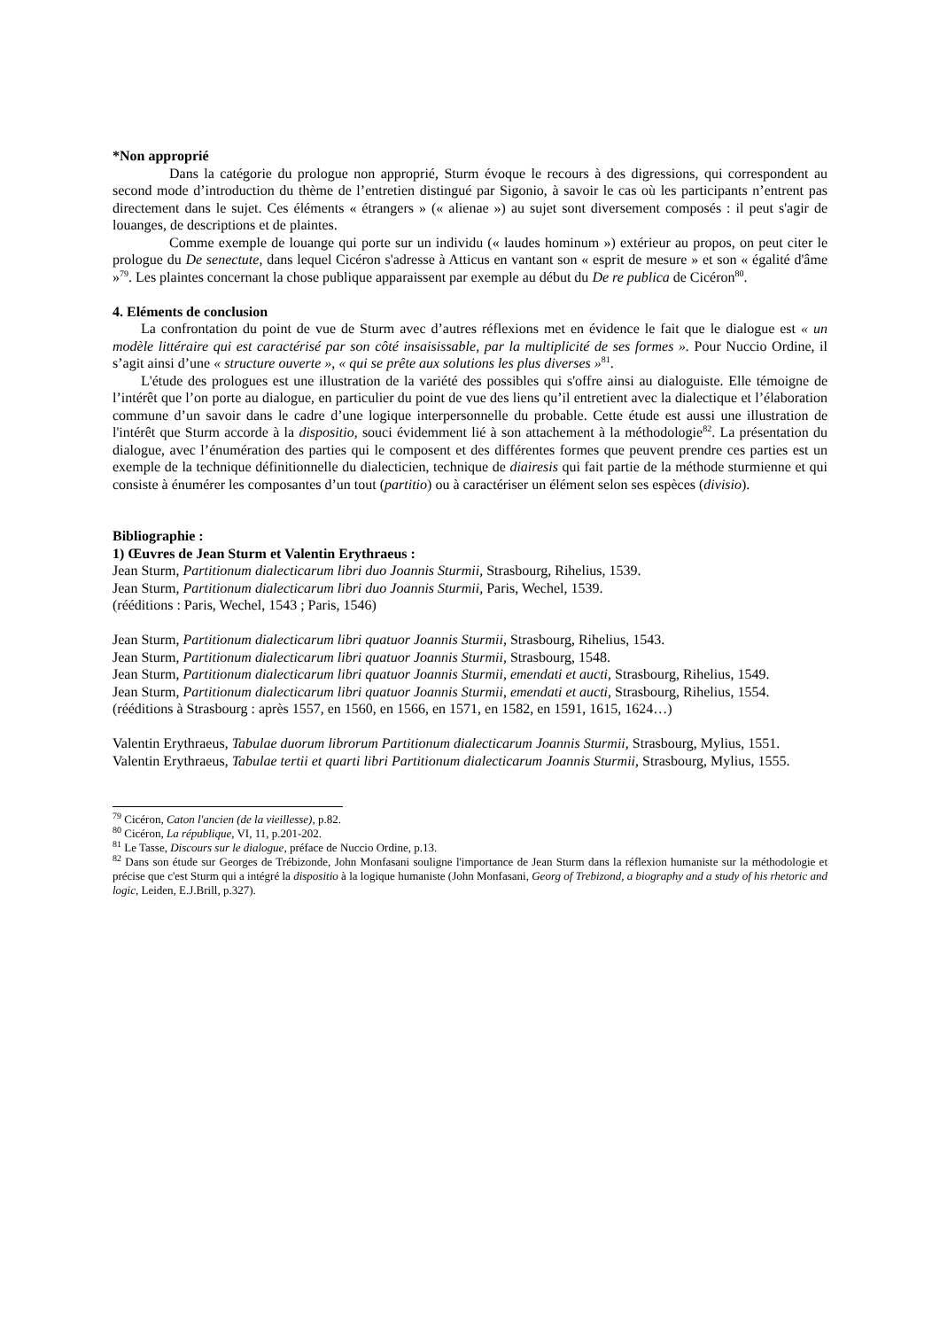*Non approprié
Dans la catégorie du prologue non approprié, Sturm évoque le recours à des digressions, qui correspondent au second mode d’introduction du thème de l’entretien distingué par Sigonio, à savoir le cas où les participants n’entrent pas directement dans le sujet. Ces éléments « étrangers » (« alienae ») au sujet sont diversement composés : il peut s'agir de louanges, de descriptions et de plaintes.
Comme exemple de louange qui porte sur un individu (« laudes hominum ») extérieur au propos, on peut citer le prologue du De senectute, dans lequel Cicéron s'adresse à Atticus en vantant son « esprit de mesure » et son « égalité d'âme »<sup>79</sup>. Les plaintes concernant la chose publique apparaissent par exemple au début du De re publica de Cicéron<sup>80</sup>.
4. Eléments de conclusion
La confrontation du point de vue de Sturm avec d’autres réflexions met en évidence le fait que le dialogue est « un modèle littéraire qui est caractérisé par son côté insaisissable, par la multiplicité de ses formes ». Pour Nuccio Ordine, il s’agit ainsi d’une « structure ouverte », « qui se prête aux solutions les plus diverses »<sup>81</sup>.
L'étude des prologues est une illustration de la variété des possibles qui s'offre ainsi au dialoguiste. Elle témoigne de l’intérêt que l’on porte au dialogue, en particulier du point de vue des liens qu’il entretient avec la dialectique et l’élaboration commune d’un savoir dans le cadre d’une logique interpersonnelle du probable. Cette étude est aussi une illustration de l'intérêt que Sturm accorde à la dispositio, souci évidemment lié à son attachement à la méthodologie<sup>82</sup>. La présentation du dialogue, avec l’énumération des parties qui le composent et des différentes formes que peuvent prendre ces parties est un exemple de la technique définitionnelle du dialecticien, technique de diairesis qui fait partie de la méthode sturmienne et qui consiste à énumérer les composantes d’un tout (partitio) ou à caractériser un élément selon ses espèces (divisio).
Bibliographie :
1) Œuvres de Jean Sturm et Valentin Erythraeus :
Jean Sturm, Partitionum dialecticarum libri duo Joannis Sturmii, Strasbourg, Rihelius, 1539.
Jean Sturm, Partitionum dialecticarum libri duo Joannis Sturmii, Paris, Wechel, 1539.
(rééditions : Paris, Wechel, 1543 ; Paris, 1546)
Jean Sturm, Partitionum dialecticarum libri quatuor Joannis Sturmii, Strasbourg, Rihelius, 1543.
Jean Sturm, Partitionum dialecticarum libri quatuor Joannis Sturmii, Strasbourg, 1548.
Jean Sturm, Partitionum dialecticarum libri quatuor Joannis Sturmii, emendati et aucti, Strasbourg, Rihelius, 1549.
Jean Sturm, Partitionum dialecticarum libri quatuor Joannis Sturmii, emendati et aucti, Strasbourg, Rihelius, 1554.
(rééditions à Strasbourg : après 1557, en 1560, en 1566, en 1571, en 1582, en 1591, 1615, 1624…)
Valentin Erythraeus, Tabulae duorum librorum Partitionum dialecticarum Joannis Sturmii, Strasbourg, Mylius, 1551.
Valentin Erythraeus, Tabulae tertii et quarti libri Partitionum dialecticarum Joannis Sturmii, Strasbourg, Mylius, 1555.
<sup>79</sup> Cicéron, Caton l'ancien (de la vieillesse), p.82.
<sup>80</sup> Cicéron, La république, VI, 11, p.201-202.
<sup>81</sup> Le Tasse, Discours sur le dialogue, préface de Nuccio Ordine, p.13.
<sup>82</sup> Dans son étude sur Georges de Trébizonde, John Monfasani souligne l'importance de Jean Sturm dans la réflexion humaniste sur la méthodologie et précise que c'est Sturm qui a intégré la dispositio à la logique humaniste (John Monfasani, Georg of Trebizond, a biography and a study of his rhetoric and logic, Leiden, E.J.Brill, p.327).